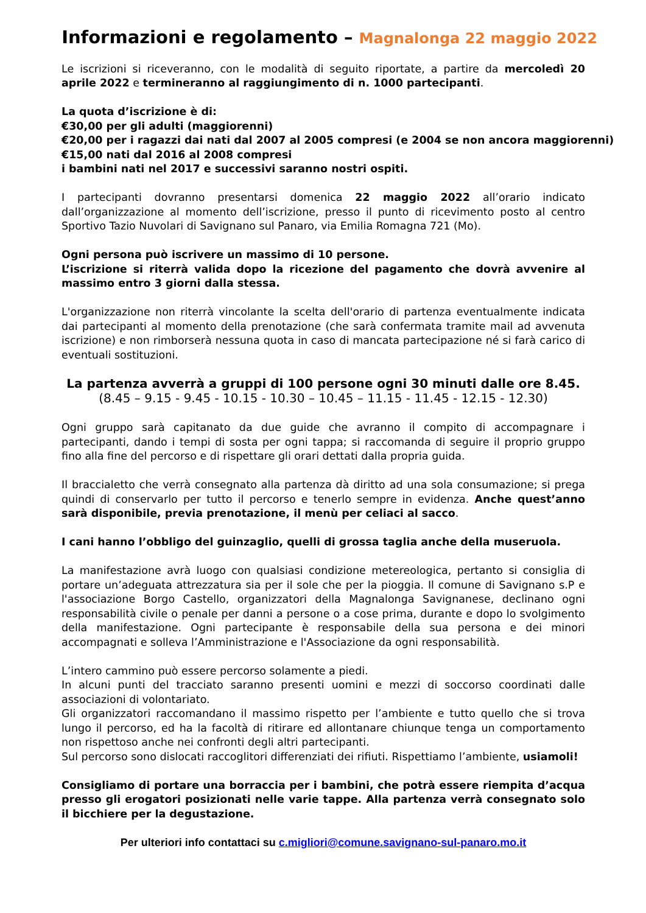Informazioni e regolamento – Magnalonga 22 maggio 2022
Le iscrizioni si riceveranno, con le modalità di seguito riportate, a partire da mercoledì 20 aprile 2022 e termineranno al raggiungimento di n. 1000 partecipanti.
La quota d’iscrizione è di:
€30,00 per gli adulti (maggiorenni)
€20,00 per i ragazzi dai nati dal 2007 al 2005 compresi (e 2004 se non ancora maggiorenni)
€15,00 nati dal 2016 al 2008 compresi
i bambini nati nel 2017 e successivi saranno nostri ospiti.
I partecipanti dovranno presentarsi domenica 22 maggio 2022 all’orario indicato dall’organizzazione al momento dell’iscrizione, presso il punto di ricevimento posto al centro Sportivo Tazio Nuvolari di Savignano sul Panaro, via Emilia Romagna 721 (Mo).
Ogni persona può iscrivere un massimo di 10 persone.
L’iscrizione si riterrà valida dopo la ricezione del pagamento che dovrà avvenire al massimo entro 3 giorni dalla stessa.
L'organizzazione non riterrà vincolante la scelta dell'orario di partenza eventualmente indicata dai partecipanti al momento della prenotazione (che sarà confermata tramite mail ad avvenuta iscrizione) e non rimborserà nessuna quota in caso di mancata partecipazione né si farà carico di eventuali sostituzioni.
La partenza avverrà a gruppi di 100 persone ogni 30 minuti dalle ore 8.45.
(8.45 – 9.15 - 9.45 - 10.15 - 10.30 – 10.45 – 11.15 - 11.45 - 12.15 - 12.30)
Ogni gruppo sarà capitanato da due guide che avranno il compito di accompagnare i partecipanti, dando i tempi di sosta per ogni tappa; si raccomanda di seguire il proprio gruppo fino alla fine del percorso e di rispettare gli orari dettati dalla propria guida.
Il braccialetto che verrà consegnato alla partenza dà diritto ad una sola consumazione; si prega quindi di conservarlo per tutto il percorso e tenerlo sempre in evidenza. Anche quest’anno sarà disponibile, previa prenotazione, il menù per celiaci al sacco.
I cani hanno l’obbligo del guinzaglio, quelli di grossa taglia anche della museruola.
La manifestazione avrà luogo con qualsiasi condizione metereologica, pertanto si consiglia di portare un’adeguata attrezzatura sia per il sole che per la pioggia. Il comune di Savignano s.P e l'associazione Borgo Castello, organizzatori della Magnalonga Savignanese, declinano ogni responsabilità civile o penale per danni a persone o a cose prima, durante e dopo lo svolgimento della manifestazione. Ogni partecipante è responsabile della sua persona e dei minori accompagnati e solleva l’Amministrazione e l'Associazione da ogni responsabilità.
L’intero cammino può essere percorso solamente a piedi.
In alcuni punti del tracciato saranno presenti uomini e mezzi di soccorso coordinati dalle associazioni di volontariato.
Gli organizzatori raccomandano il massimo rispetto per l’ambiente e tutto quello che si trova lungo il percorso, ed ha la facoltà di ritirare ed allontanare chiunque tenga un comportamento non rispettoso anche nei confronti degli altri partecipanti.
Sul percorso sono dislocati raccoglitori differenziati dei rifiuti. Rispettiamo l’ambiente, usiamoli!
Consigliamo di portare una borraccia per i bambini, che potrà essere riempita d’acqua presso gli erogatori posizionati nelle varie tappe. Alla partenza verrà consegnato solo il bicchiere per la degustazione.
Per ulteriori info contattaci su c.migliori@comune.savignano-sul-panaro.mo.it